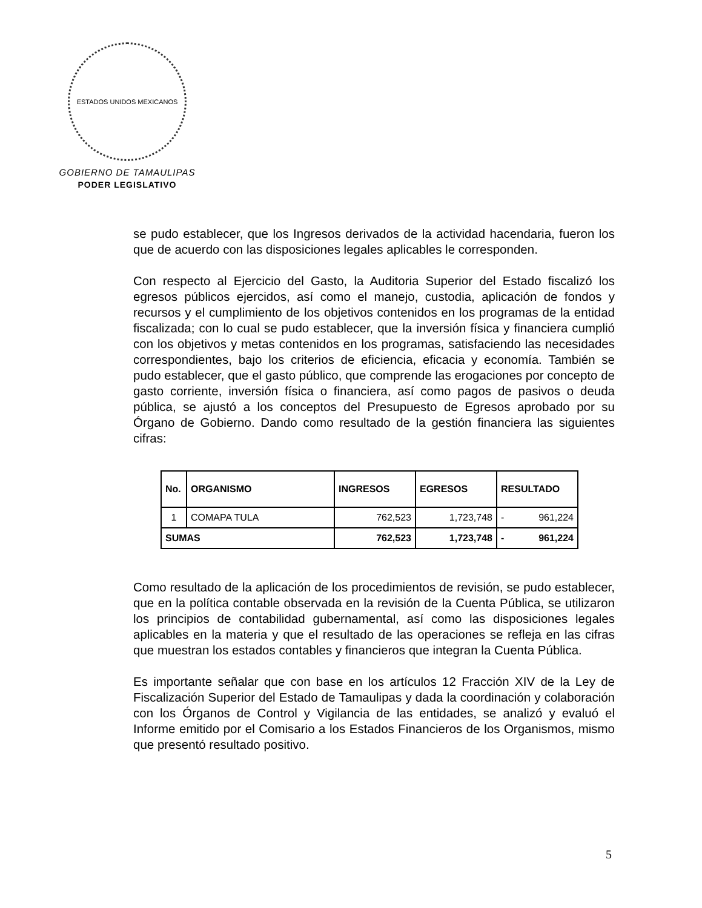ESTADOS UNIDOS MEXICANOS
GOBIERNO DE TAMAULIPAS
PODER LEGISLATIVO
se pudo establecer, que los Ingresos derivados de la actividad hacendaria, fueron los que de acuerdo con las disposiciones legales aplicables le corresponden.
Con respecto al Ejercicio del Gasto, la Auditoria Superior del Estado fiscalizó los egresos públicos ejercidos, así como el manejo, custodia, aplicación de fondos y recursos y el cumplimiento de los objetivos contenidos en los programas de la entidad fiscalizada; con lo cual se pudo establecer, que la inversión física y financiera cumplió con los objetivos y metas contenidos en los programas, satisfaciendo las necesidades correspondientes, bajo los criterios de eficiencia, eficacia y economía. También se pudo establecer, que el gasto público, que comprende las erogaciones por concepto de gasto corriente, inversión física o financiera, así como pagos de pasivos o deuda pública, se ajustó a los conceptos del Presupuesto de Egresos aprobado por su Órgano de Gobierno. Dando como resultado de la gestión financiera las siguientes cifras:
| No. | ORGANISMO | INGRESOS | EGRESOS | RESULTADO | |
| --- | --- | --- | --- | --- | --- |
| 1 | COMAPA TULA | 762,523 | 1,723,748 | - | 961,224 |
| SUMAS | | 762,523 | 1,723,748 | - | 961,224 |
Como resultado de la aplicación de los procedimientos de revisión, se pudo establecer, que en la política contable observada en la revisión de la Cuenta Pública, se utilizaron los principios de contabilidad gubernamental, así como las disposiciones legales aplicables en la materia y que el resultado de las operaciones se refleja en las cifras que muestran los estados contables y financieros que integran la Cuenta Pública.
Es importante señalar que con base en los artículos 12 Fracción XIV de la Ley de Fiscalización Superior del Estado de Tamaulipas y dada la coordinación y colaboración con los Órganos de Control y Vigilancia de las entidades, se analizó y evaluó el Informe emitido por el Comisario a los Estados Financieros de los Organismos, mismo que presentó resultado positivo.
5